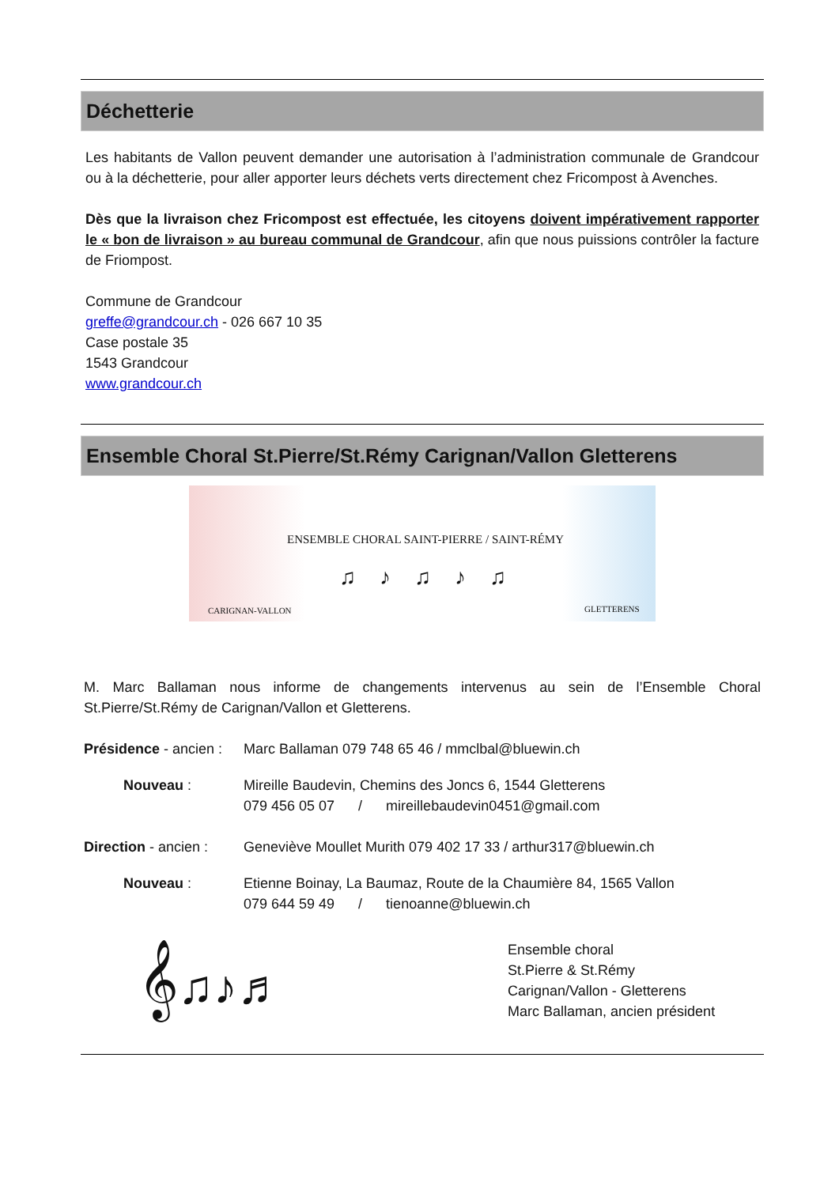Déchetterie
Les habitants de Vallon peuvent demander une autorisation à l’administration communale de Grandcour ou à la déchetterie, pour aller apporter leurs déchets verts directement chez Fricompost à Avenches.
Dès que la livraison chez Fricompost est effectuée, les citoyens doivent impérativement rapporter le « bon de livraison » au bureau communal de Grandcour, afin que nous puissions contrôler la facture de Friompost.
Commune de Grandcour
greffe@grandcour.ch - 026 667 10 35
Case postale 35
1543 Grandcour
www.grandcour.ch
Ensemble Choral St.Pierre/St.Rémy Carignan/Vallon Gletterens
ENSEMBLE CHORAL SAINT-PIERRE / SAINT-RÉMY
♫♪♫♪♫
CARIGNAN-VALLON GLETTERENS
M. Marc Ballaman nous informe de changements intervenus au sein de l’Ensemble Choral St.Pierre/St.Rémy de Carignan/Vallon et Gletterens.
Présidence - ancien :
Marc Ballaman 079 748 65 46 / mmclbal@bluewin.ch
Nouveau : Mireille Baudevin, Chemins des Joncs 6, 1544 Gletterens
079 456 05 07 / mireillebaudevin0451@gmail.com
Direction - ancien :
Geneviève Moullet Murith 079 402 17 33 / arthur317@bluewin.ch
Nouveau : Etienne Boinay, La Baumaz, Route de la Chaumière 84, 1565 Vallon
079 644 59 49 / tienoanne@bluewin.ch
𝄞♫♪♬
Ensemble choral
St.Pierre & St.Rémy
Carignan/Vallon - Gletterens
Marc Ballaman, ancien président